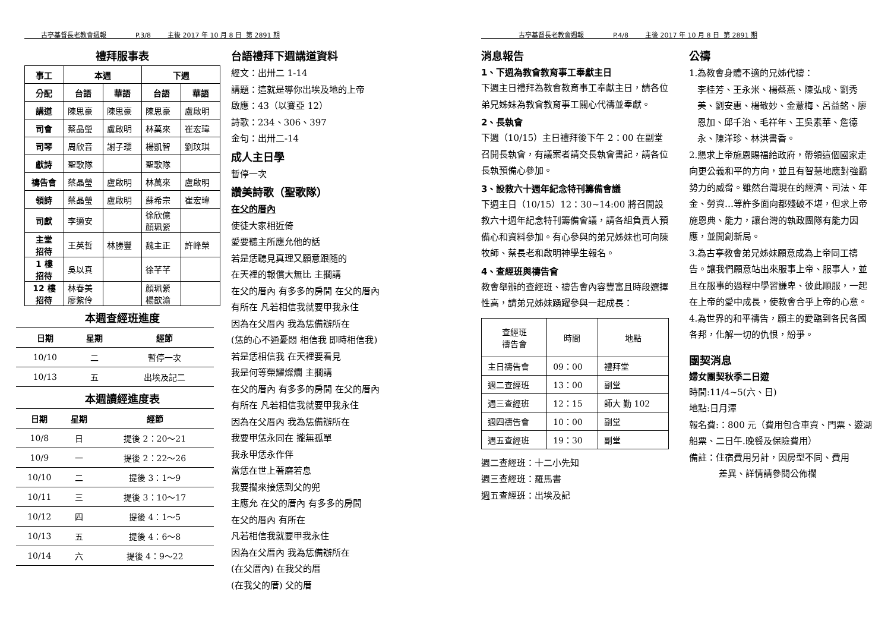古亭基督長老教會週報 P.3/8 主後 2017 年 10 月 8 日 第 2891 期
禮拜服事表
| 事工 | 本週 | | 下週 | |
| --- | --- | --- | --- | --- |
| 分配 | 台語 | 華語 | 台語 | 華語 |
| 講道 | 陳思豪 | 陳思豪 | 陳思豪 | 盧啟明 |
| 司會 | 蔡晶瑩 | 盧啟明 | 林萬來 | 崔宏瑋 |
| 司琴 | 周欣音 | 謝子瓔 | 楊凱智 | 劉玟琪 |
| 獻詩 | 聖歌隊 | | 聖歌隊 | |
| 禱告會 | 蔡晶瑩 | 盧啟明 | 林萬來 | 盧啟明 |
| 領詩 | 蔡晶瑩 | 盧啟明 | 蘇希宗 | 崔宏瑋 |
| 司獻 | 李適安 | | 徐欣億 顏珮縈 | |
| 主堂 招待 | 王英哲 | 林勝豐 | 魏主正 | 許峰榮 |
| 1 樓 招待 | 吳以真 | | 徐芊芊 | |
| 12 樓 招待 | 林春美 廖紫伶 | | 顏珮縈 楊歆渝 | |
本週查經班進度
| 日期 | 星期 | 經節 |
| --- | --- | --- |
| 10/10 | 二 | 暫停一次 |
| 10/13 | 五 | 出埃及記二 |
本週讀經進度表
| 日期 | 星期 | 經節 |
| --- | --- | --- |
| 10/8 | 日 | 提後 2：20～21 |
| 10/9 | 一 | 提後 2：22～26 |
| 10/10 | 二 | 提後 3：1～9 |
| 10/11 | 三 | 提後 3：10～17 |
| 10/12 | 四 | 提後 4：1～5 |
| 10/13 | 五 | 提後 4：6～8 |
| 10/14 | 六 | 提後 4：9～22 |
台語禮拜下週講道資料
經文：出卅二 1-14
講題：這就是導你出埃及地的上帝
啟應：43（以賽亞 12）
詩歌：234、306、397
金句：出卅二-14
成人主日學
暫停一次
讚美詩歌（聖歌隊）
在父的厝內
使徒大家相近倚
愛要聽主所應允他的話
若是恁聽見真理又願意跟隨的
在天裡的報償大無比 主擱講
在父的厝內 有多多的房間 在父的厝內
有所在 凡若相信我就要甲我永住
因為在父厝內 我為恁備辦所在
(恁的心不通憂悶 相信我 即時相信我)
若是恁相信我 在天裡要看見
我是何等榮耀燦爛 主擱講
在父的厝內 有多多的房間 在父的厝內
有所在 凡若相信我就要甲我永住
因為在父厝內 我為恁備辦所在
我要甲恁永同在 攏無孤單
我永甲恁永作伴
當恁在世上著磨若息
我要擱來接恁到父的兜
主應允 在父的厝內 有多多的房間
在父的厝內 有所在
凡若相信我就要甲我永住
因為在父厝內 我為恁備辦所在
(在父厝內) 在我父的厝
(在我父的厝) 父的厝
古亭基督長老教會週報 P.4/8 主後 2017 年 10 月 8 日 第 2891 期
消息報告
1、下週為教會教育事工奉獻主日
下週主日禮拜為教會教育事工奉獻主日，請各位弟兄姊妹為教會教育事工關心代禱並奉獻。
2、長執會
下週（10/15）主日禮拜後下午 2：00 在副堂召開長執會，有議案者請交長執會書記，請各位長執預備心參加。
3、設教六十週年紀念特刊籌備會議
下週主日（10/15）12：30~14:00 將召開設教六十週年紀念特刊籌備會議，請各組負責人預備心和資料參加。有心參與的弟兄姊妹也可向陳牧師、蔡長老和啟明神學生報名。
4、查經班與禱告會
教會舉辦的查經班、禱告會內容豐富且時段選擇性高，請弟兄姊妹踴躍參與一起成長：
| 查經班 禱告會 | 時間 | 地點 |
| --- | --- | --- |
| 主日禱告會 | 09：00 | 禮拜堂 |
| 週二查經班 | 13：00 | 副堂 |
| 週三查經班 | 12：15 | 師大 勤 102 |
| 週四禱告會 | 10：00 | 副堂 |
| 週五查經班 | 19：30 | 副堂 |
週二查經班：十二小先知
週三查經班：羅馬書
週五查經班：出埃及記
公禱
1.為教會身體不適的兄姊代禱：
李桂芳、王永米、楊蔡燕、陳弘成、劉秀美、劉安惠、楊敬妙、金薏梅、呂益銘、廖恩加、邱千治、毛祥年、王吳素華、詹德永、陳洋珍、林洪書香。
2.懇求上帝施恩賜福給政府，帶領這個國家走向更公義和平的方向，並且有智慧地應對強霸勢力的威脅。雖然台灣現在的經濟、司法、年金、勞資…等許多面向都殘破不堪，但求上帝施恩典、能力，讓台灣的執政團隊有能力因應，並開創新局。
3.為古亭教會弟兄姊妹願意成為上帝同工禱告。讓我們願意站出來服事上帝、服事人，並且在服事的過程中學習謙卑、彼此順服，一起在上帝的愛中成長，使教會合乎上帝的心意。
4.為世界的和平禱告，願主的愛臨到各民各國各邦，化解一切的仇恨，紛爭。
團契消息
婦女團契秋季二日遊
時間:11/4~5(六、日)
地點:日月潭
報名費:：800 元（費用包含車資、門票、遊湖船票、二日午.晚餐及保險費用）
備註：住宿費用另計，因房型不同、費用
差異、詳情請參閱公佈欄